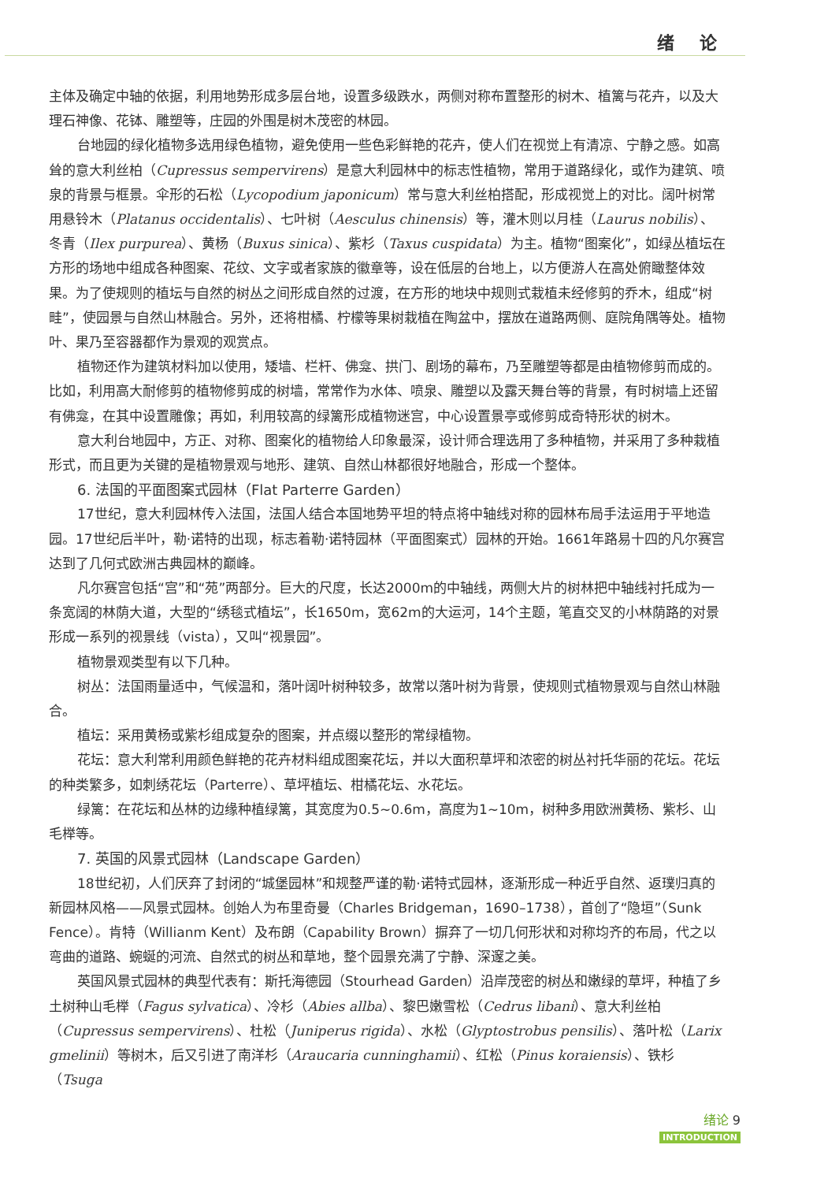绪 论
主体及确定中轴的依据，利用地势形成多层台地，设置多级跌水，两侧对称布置整形的树木、植篱与花卉，以及大理石神像、花钵、雕塑等，庄园的外围是树木茂密的林园。
台地园的绿化植物多选用绿色植物，避免使用一些色彩鲜艳的花卉，使人们在视觉上有清凉、宁静之感。如高耸的意大利丝柏（Cupressus sempervirens）是意大利园林中的标志性植物，常用于道路绿化，或作为建筑、喷泉的背景与框景。伞形的石松（Lycopodium japonicum）常与意大利丝柏搭配，形成视觉上的对比。阔叶树常用悬铃木（Platanus occidentalis）、七叶树（Aesculus chinensis）等，灌木则以月桂（Laurus nobilis）、冬青（Ilex purpurea）、黄杨（Buxus sinica）、紫杉（Taxus cuspidata）为主。植物“图案化”，如绿丛植坛在方形的场地中组成各种图案、花纹、文字或者家族的徽章等，设在低层的台地上，以方便游人在高处俯瞰整体效果。为了使规则的植坛与自然的树丛之间形成自然的过渡，在方形的地块中规则式栽植未经修剪的乔木，组成“树畦”，使园景与自然山林融合。另外，还将柑橘、柠檬等果树栽植在陶盆中，摆放在道路两侧、庭院角隅等处。植物叶、果乃至容器都作为景观的观赏点。
植物还作为建筑材料加以使用，矮墙、栏杆、佛龛、拱门、剧场的幕布，乃至雕塑等都是由植物修剪而成的。比如，利用高大耐修剪的植物修剪成的树墙，常常作为水体、喷泉、雕塑以及露天舞台等的背景，有时树墙上还留有佛龛，在其中设置雕像；再如，利用较高的绿篱形成植物迷宫，中心设置景亭或修剪成奇特形状的树木。
意大利台地园中，方正、对称、图案化的植物给人印象最深，设计师合理选用了多种植物，并采用了多种栽植形式，而且更为关键的是植物景观与地形、建筑、自然山林都很好地融合，形成一个整体。
6. 法国的平面图案式园林（Flat Parterre Garden）
17世纪，意大利园林传入法国，法国人结合本国地势平坦的特点将中轴线对称的园林布局手法运用于平地造园。17世纪后半叶，勒·诺特的出现，标志着勒·诺特园林（平面图案式）园林的开始。1661年路易十四的凡尔赛宫达到了几何式欧洲古典园林的巅峰。
凡尔赛宫包括“宫”和“苑”两部分。巨大的尺度，长达2000m的中轴线，两侧大片的树林把中轴线衬托成为一条宽阔的林荫大道，大型的“绣毯式植坛”，长1650m，宽62m的大运河，14个主题，笔直交叉的小林荫路的对景形成一系列的视景线（vista），又叫“视景园”。
植物景观类型有以下几种。
树丛：法国雨量适中，气候温和，落叶阔叶树种较多，故常以落叶树为背景，使规则式植物景观与自然山林融合。
植坛：采用黄杨或紫杉组成复杂的图案，并点缀以整形的常绿植物。
花坛：意大利常利用颜色鲜艳的花卉材料组成图案花坛，并以大面积草坪和浓密的树丛衬托华丽的花坛。花坛的种类繁多，如刺绣花坛（Parterre）、草坪植坛、柑橘花坛、水花坛。
绿篱：在花坛和丛林的边缘种植绿篱，其宽度为0.5~0.6m，高度为1~10m，树种多用欧洲黄杨、紫杉、山毛榉等。
7. 英国的风景式园林（Landscape Garden）
18世纪初，人们厌弃了封闭的“城堡园林”和规整严谨的勒·诺特式园林，逐渐形成一种近乎自然、返璞归真的新园林风格——风景式园林。创始人为布里奇曼（Charles Bridgeman，1690–1738），首创了“隐垣”（Sunk Fence）。肯特（Willianm Kent）及布朗（Capability Brown）摒弃了一切几何形状和对称均齐的布局，代之以弯曲的道路、蜿蜒的河流、自然式的树丛和草地，整个园景充满了宁静、深邃之美。
英国风景式园林的典型代表有：斯托海德园（Stourhead Garden）沿岸茂密的树丛和嫩绿的草坪，种植了乡土树种山毛榉（Fagus sylvatica）、冷杉（Abies allba）、黎巴嫩雪松（Cedrus libani）、意大利丝柏（Cupressus sempervirens）、杜松（Juniperus rigida）、水松（Glyptostrobus pensilis）、落叶松（Larix gmelinii）等树木，后又引进了南洋杉（Araucaria cunninghamii）、红松（Pinus koraiensis）、铁杉（Tsuga
绪论 9
INTRODUCTION